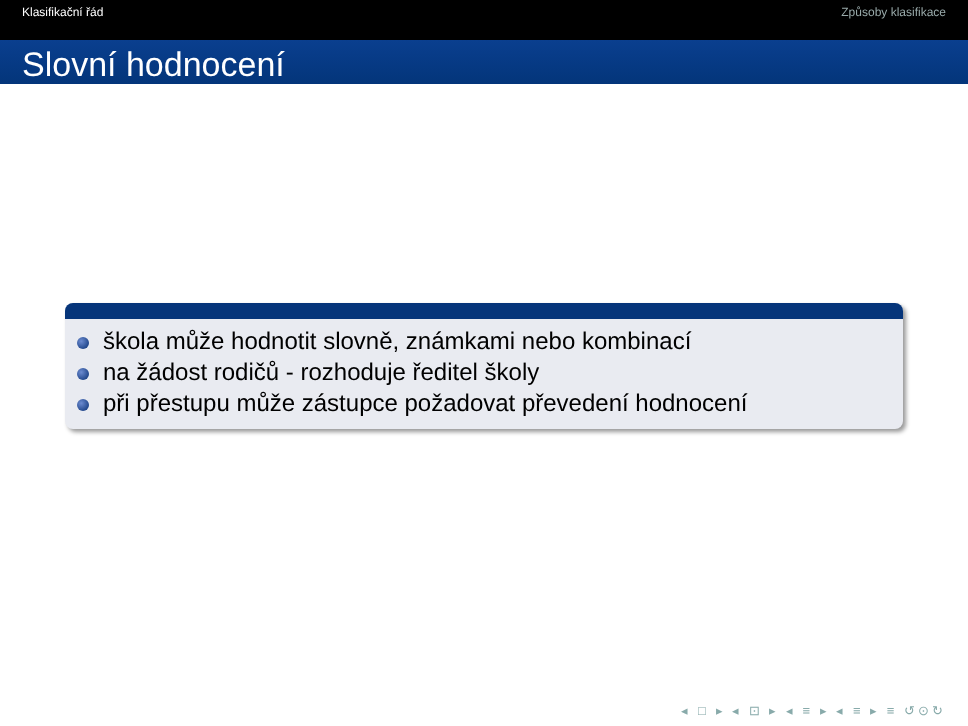Klasifikační řád Způsoby klasifikace
Slovní hodnocení
škola může hodnotit slovně, známkami nebo kombinací
na žádost rodičů - rozhoduje ředitel školy
při přestupu může zástupce požadovat převedení hodnocení
◂ □ ▸ ◂ ⊡ ▸ ◂ ≡ ▸ ◂ ≡ ▸ ≡ ↺⊙↻